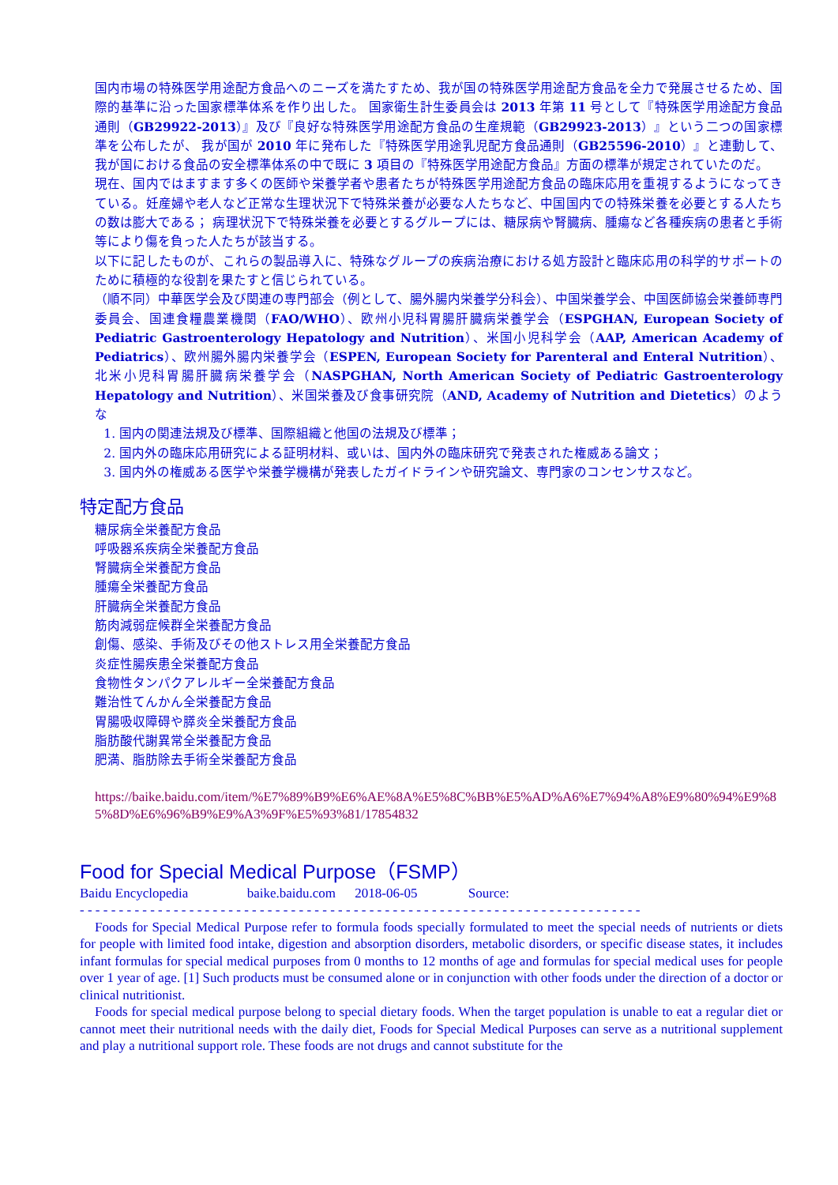国内市場の特殊医学用途配方食品へのニーズを満たすため、我が国の特殊医学用途配方食品を全力で発展させるため、国際的基準に沿った国家標準体系を作り出した。 国家衛生計生委員会は 2013 年第 11 号として『特殊医学用途配方食品通則（GB29922-2013）』及び『良好な特殊医学用途配方食品の生産規範（GB29923-2013）』という二つの国家標準を公布したが、 我が国が 2010 年に発布した『特殊医学用途乳児配方食品通則（GB25596-2010）』と連動して、我が国における食品の安全標準体系の中で既に 3 項目の『特殊医学用途配方食品』方面の標準が規定されていたのだ。
現在、国内ではますます多くの医師や栄養学者や患者たちが特殊医学用途配方食品の臨床応用を重視するようになってきている。妊産婦や老人など正常な生理状況下で特殊栄養が必要な人たちなど、中国国内での特殊栄養を必要とする人たちの数は膨大である； 病理状況下で特殊栄養を必要とするグループには、糖尿病や腎臓病、腫瘍など各種疾病の患者と手術等により傷を負った人たちが該当する。
以下に記したものが、これらの製品導入に、特殊なグループの疾病治療における処方設計と臨床応用の科学的サポートのために積極的な役割を果たすと信じられている。
（順不同）中華医学会及び関連の専門部会（例として、腸外腸内栄養学分科会）、中国栄養学会、中国医師協会栄養師専門委員会、国連食糧農業機関（FAO/WHO）、欧州小児科胃腸肝臓病栄養学会（ESPGHAN, European Society of Pediatric Gastroenterology Hepatology and Nutrition）、米国小児科学会（AAP, American Academy of Pediatrics）、欧州腸外腸内栄養学会（ESPEN, European Society for Parenteral and Enteral Nutrition）、北米小児科胃腸肝臓病栄養学会（NASPGHAN, North American Society of Pediatric Gastroenterology Hepatology and Nutrition）、米国栄養及び食事研究院（AND, Academy of Nutrition and Dietetics）のような
1. 国内の関連法規及び標準、国際組織と他国の法規及び標準；
2. 国内外の臨床応用研究による証明材料、或いは、国内外の臨床研究で発表された権威ある論文；
3. 国内外の権威ある医学や栄養学機構が発表したガイドラインや研究論文、専門家のコンセンサスなど。
特定配方食品
糖尿病全栄養配方食品
呼吸器系疾病全栄養配方食品
腎臓病全栄養配方食品
腫瘍全栄養配方食品
肝臓病全栄養配方食品
筋肉減弱症候群全栄養配方食品
創傷、感染、手術及びその他ストレス用全栄養配方食品
炎症性腸疾患全栄養配方食品
食物性タンパクアレルギー全栄養配方食品
難治性てんかん全栄養配方食品
胃腸吸収障碍や膵炎全栄養配方食品
脂肪酸代謝異常全栄養配方食品
肥満、脂肪除去手術全栄養配方食品
https://baike.baidu.com/item/%E7%89%B9%E6%AE%8A%E5%8C%BB%E5%AD%A6%E7%94%A8%E9%80%94%E9%85%8D%E6%96%B9%E9%A3%9F%E5%93%81/17854832
Food for Special Medical Purpose（FSMP）
Baidu Encyclopedia baike.baidu.com 2018-06-05 Source:
- - - - - - - - - - - - - - - - - - - - - - - - - - - - - - - - - - - - - - - - - - - - - - - - - - - - - - - - - - - - - - - - - - - - - - - -
Foods for Special Medical Purpose refer to formula foods specially formulated to meet the special needs of nutrients or diets for people with limited food intake, digestion and absorption disorders, metabolic disorders, or specific disease states, it includes infant formulas for special medical purposes from 0 months to 12 months of age and formulas for special medical uses for people over 1 year of age. [1] Such products must be consumed alone or in conjunction with other foods under the direction of a doctor or clinical nutritionist.
Foods for special medical purpose belong to special dietary foods. When the target population is unable to eat a regular diet or cannot meet their nutritional needs with the daily diet, Foods for Special Medical Purposes can serve as a nutritional supplement and play a nutritional support role. These foods are not drugs and cannot substitute for the